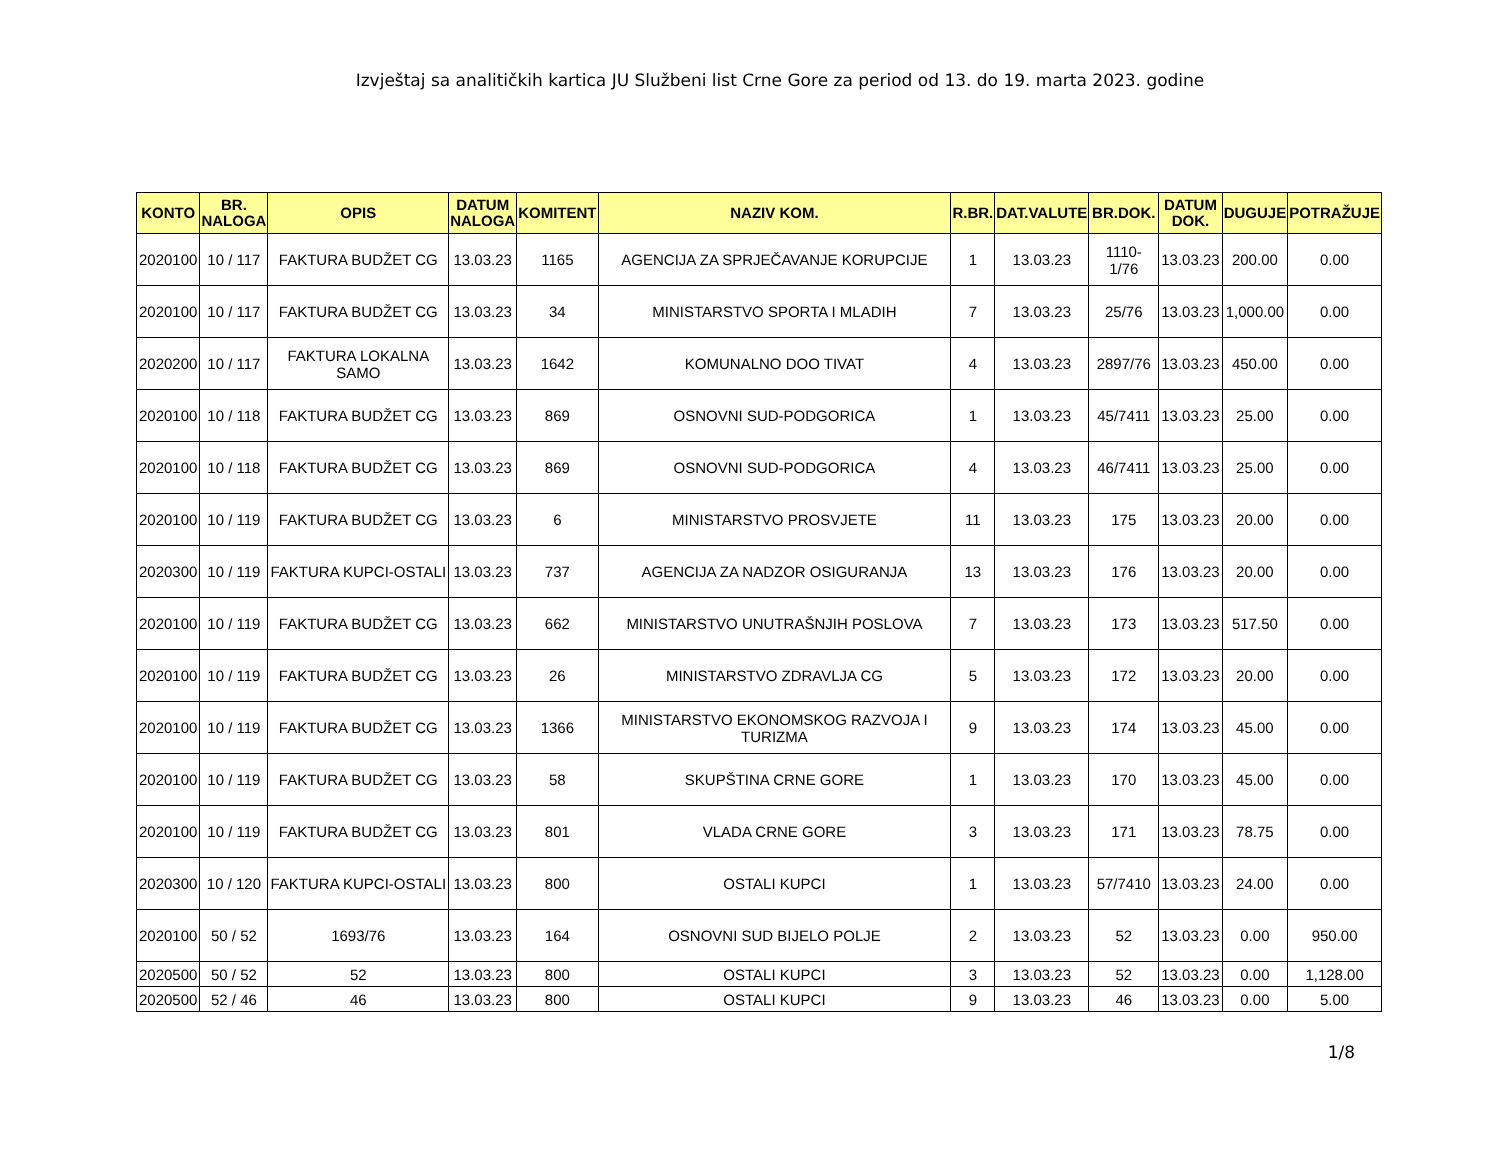Izvještaj sa analitičkih kartica JU Službeni list Crne Gore za period od 13. do 19. marta 2023. godine
| KONTO | BR. NALOGA | OPIS | DATUM NALOGA | KOMITENT | NAZIV KOM. | R.BR. | DAT.VALUTE | BR.DOK. | DATUM DOK. | DUGUJE | POTRAŽUJE |
| --- | --- | --- | --- | --- | --- | --- | --- | --- | --- | --- | --- |
| 2020100 | 10 / 117 | FAKTURA BUDŽET CG | 13.03.23 | 1165 | AGENCIJA ZA SPRJEČAVANJE KORUPCIJE | 1 | 13.03.23 | 1110-1/76 | 13.03.23 | 200.00 | 0.00 |
| 2020100 | 10 / 117 | FAKTURA BUDŽET CG | 13.03.23 | 34 | MINISTARSTVO SPORTA I MLADIH | 7 | 13.03.23 | 25/76 | 13.03.23 | 1,000.00 | 0.00 |
| 2020200 | 10 / 117 | FAKTURA LOKALNA SAMO | 13.03.23 | 1642 | KOMUNALNO DOO TIVAT | 4 | 13.03.23 | 2897/76 | 13.03.23 | 450.00 | 0.00 |
| 2020100 | 10 / 118 | FAKTURA BUDŽET CG | 13.03.23 | 869 | OSNOVNI SUD-PODGORICA | 1 | 13.03.23 | 45/7411 | 13.03.23 | 25.00 | 0.00 |
| 2020100 | 10 / 118 | FAKTURA BUDŽET CG | 13.03.23 | 869 | OSNOVNI SUD-PODGORICA | 4 | 13.03.23 | 46/7411 | 13.03.23 | 25.00 | 0.00 |
| 2020100 | 10 / 119 | FAKTURA BUDŽET CG | 13.03.23 | 6 | MINISTARSTVO PROSVJETE | 11 | 13.03.23 | 175 | 13.03.23 | 20.00 | 0.00 |
| 2020300 | 10 / 119 | FAKTURA KUPCI-OSTALI | 13.03.23 | 737 | AGENCIJA ZA NADZOR OSIGURANJA | 13 | 13.03.23 | 176 | 13.03.23 | 20.00 | 0.00 |
| 2020100 | 10 / 119 | FAKTURA BUDŽET CG | 13.03.23 | 662 | MINISTARSTVO UNUTRAŠNJIH POSLOVA | 7 | 13.03.23 | 173 | 13.03.23 | 517.50 | 0.00 |
| 2020100 | 10 / 119 | FAKTURA BUDŽET CG | 13.03.23 | 26 | MINISTARSTVO ZDRAVLJA CG | 5 | 13.03.23 | 172 | 13.03.23 | 20.00 | 0.00 |
| 2020100 | 10 / 119 | FAKTURA BUDŽET CG | 13.03.23 | 1366 | MINISTARSTVO EKONOMSKOG RAZVOJA I TURIZMA | 9 | 13.03.23 | 174 | 13.03.23 | 45.00 | 0.00 |
| 2020100 | 10 / 119 | FAKTURA BUDŽET CG | 13.03.23 | 58 | SKUPŠTINA CRNE GORE | 1 | 13.03.23 | 170 | 13.03.23 | 45.00 | 0.00 |
| 2020100 | 10 / 119 | FAKTURA BUDŽET CG | 13.03.23 | 801 | VLADA CRNE GORE | 3 | 13.03.23 | 171 | 13.03.23 | 78.75 | 0.00 |
| 2020300 | 10 / 120 | FAKTURA KUPCI-OSTALI | 13.03.23 | 800 | OSTALI KUPCI | 1 | 13.03.23 | 57/7410 | 13.03.23 | 24.00 | 0.00 |
| 2020100 | 50 / 52 | 1693/76 | 13.03.23 | 164 | OSNOVNI SUD BIJELO POLJE | 2 | 13.03.23 | 52 | 13.03.23 | 0.00 | 950.00 |
| 2020500 | 50 / 52 | 52 | 13.03.23 | 800 | OSTALI KUPCI | 3 | 13.03.23 | 52 | 13.03.23 | 0.00 | 1,128.00 |
| 2020500 | 52 / 46 | 46 | 13.03.23 | 800 | OSTALI KUPCI | 9 | 13.03.23 | 46 | 13.03.23 | 0.00 | 5.00 |
1/8